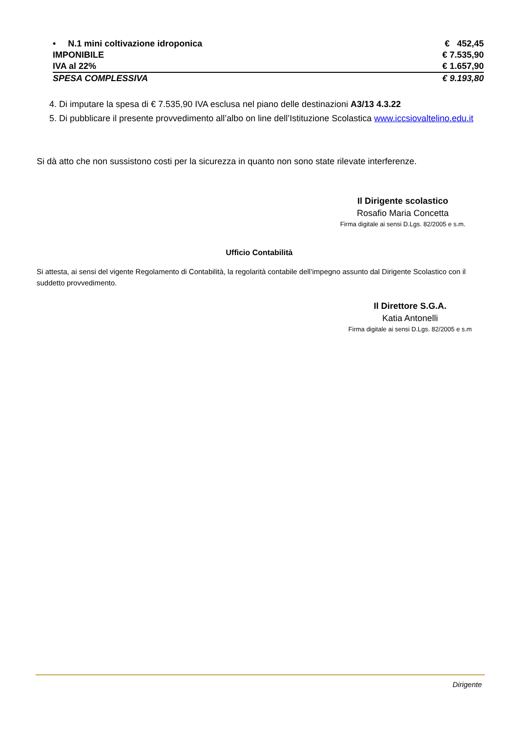| • N.1 mini coltivazione idroponica | € 452,45 |
| IMPONIBILE | € 7.535,90 |
| IVA al 22% | € 1.657,90 |
| SPESA COMPLESSIVA | € 9.193,80 |
4. Di imputare la spesa di € 7.535,90 IVA esclusa nel piano delle destinazioni A3/13 4.3.22
5. Di pubblicare il presente provvedimento all’albo on line dell’Istituzione Scolastica www.iccsiovaltelino.edu.it
Si dà atto che non sussistono costi per la sicurezza in quanto non sono state rilevate interferenze.
Il Dirigente scolastico
Rosafio Maria Concetta
Firma digitale ai sensi D.Lgs. 82/2005 e s.m.
Ufficio Contabilità
Si attesta, ai sensi del vigente Regolamento di Contabilità, la regolarità contabile dell’impegno assunto dal Dirigente Scolastico con il suddetto provvedimento.
Il Direttore S.G.A.
Katia Antonelli
Firma digitale ai sensi D.Lgs. 82/2005 e s.m
Dirigente